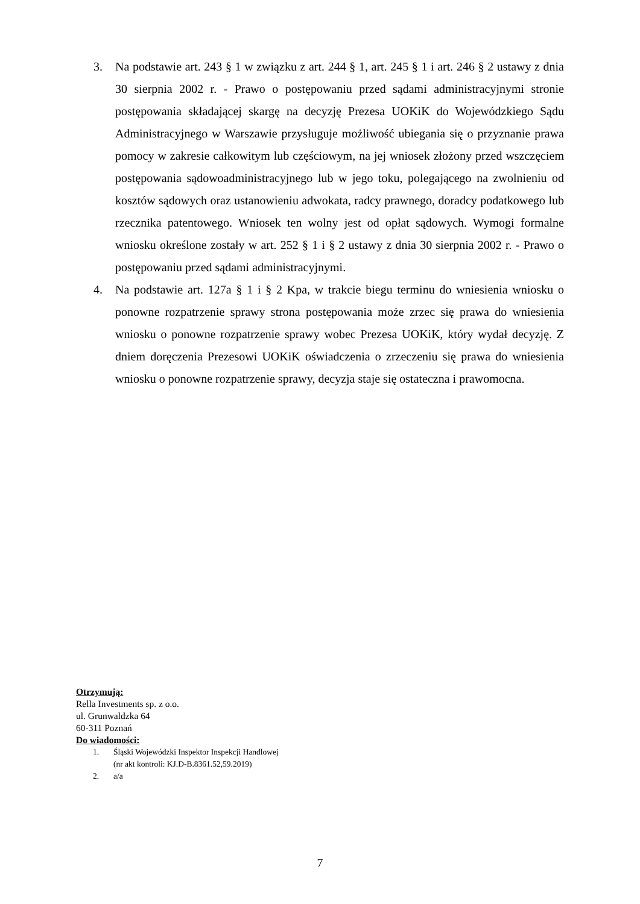3. Na podstawie art. 243 § 1 w związku z art. 244 § 1, art. 245 § 1 i art. 246 § 2 ustawy z dnia 30 sierpnia 2002 r. - Prawo o postępowaniu przed sądami administracyjnymi stronie postępowania składającej skargę na decyzję Prezesa UOKiK do Wojewódzkiego Sądu Administracyjnego w Warszawie przysługuje możliwość ubiegania się o przyznanie prawa pomocy w zakresie całkowitym lub częściowym, na jej wniosek złożony przed wszczęciem postępowania sądowoadministracyjnego lub w jego toku, polegającego na zwolnieniu od kosztów sądowych oraz ustanowieniu adwokata, radcy prawnego, doradcy podatkowego lub rzecznika patentowego. Wniosek ten wolny jest od opłat sądowych. Wymogi formalne wniosku określone zostały w art. 252 § 1 i § 2 ustawy z dnia 30 sierpnia 2002 r. - Prawo o postępowaniu przed sądami administracyjnymi.
4. Na podstawie art. 127a § 1 i § 2 Kpa, w trakcie biegu terminu do wniesienia wniosku o ponowne rozpatrzenie sprawy strona postępowania może zrzec się prawa do wniesienia wniosku o ponowne rozpatrzenie sprawy wobec Prezesa UOKiK, który wydał decyzję. Z dniem doręczenia Prezesowi UOKiK oświadczenia o zrzeczeniu się prawa do wniesienia wniosku o ponowne rozpatrzenie sprawy, decyzja staje się ostateczna i prawomocna.
Otrzymują:
Rella Investments sp. z o.o.
ul. Grunwaldzka 64
60-311 Poznań
Do wiadomości:
1. Śląski Wojewódzki Inspektor Inspekcji Handlowej
(nr akt kontroli: KJ.D-B.8361.52,59.2019)
2. a/a
7